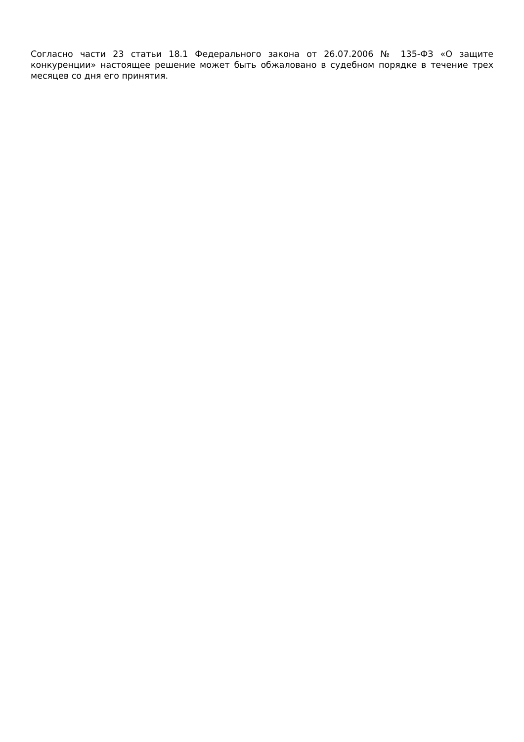Согласно части 23 статьи 18.1 Федерального закона от 26.07.2006 № 135-ФЗ «О защите конкуренции» настоящее решение может быть обжаловано в судебном порядке в течение трех месяцев со дня его принятия.